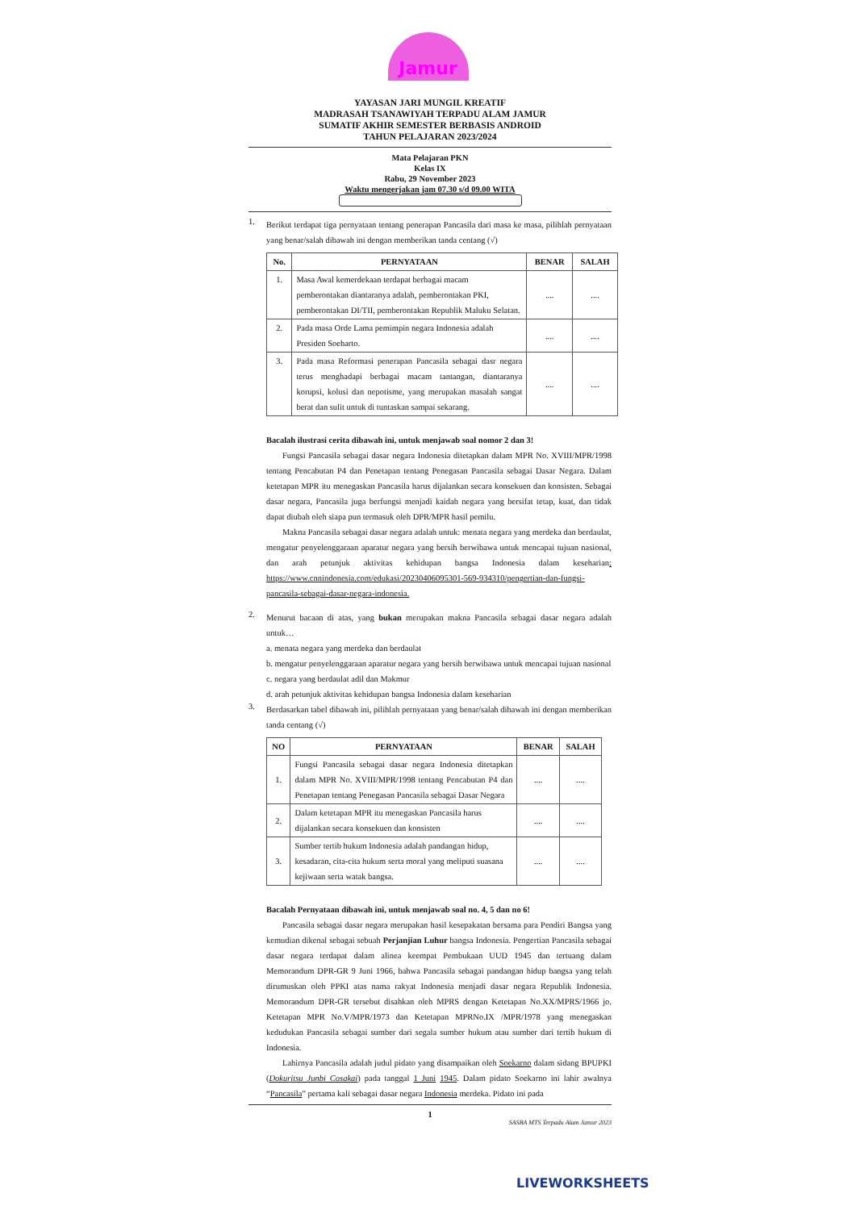Jamur
YAYASAN JARI MUNGIL KREATIF
MADRASAH TSANAWIYAH TERPADU ALAM JAMUR
SUMATIF AKHIR SEMESTER BERBASIS ANDROID
TAHUN PELAJARAN 2023/2024
Mata Pelajaran PKN
Kelas IX
Rabu, 29 November 2023
Waktu mengerjakan jam 07.30 s/d 09.00 WITA
1.
Berikut terdapat tiga pernyataan tentang penerapan Pancasila dari masa ke masa, pilihlah pernyataan yang benar/salah dibawah ini dengan memberikan tanda centang (√)
| No. | PERNYATAAN | BENAR | SALAH |
| --- | --- | --- | --- |
| 1. | Masa Awal kemerdekaan terdapat berbagai macam pemberontakan diantaranya adalah, pemberontakan PKI, pemberontakan DI/TII, pemberontakan Republik Maluku Selatan. | .... | .... |
| 2. | Pada masa Orde Lama pemimpin negara Indonesia adalah Presiden Soeharto. | .... | .... |
| 3. | Pada masa Reformasi penerapan Pancasila sebagai dasr negara terus menghadapi berbagai macam tantangan, diantaranya korupsi, kolusi dan nepotisme, yang merupakan masalah sangat berat dan sulit untuk di tuntaskan sampai sekarang. | .... | .... |
Bacalah ilustrasi cerita dibawah ini, untuk menjawab soal nomor 2 dan 3!
Fungsi Pancasila sebagai dasar negara Indonesia ditetapkan dalam MPR No. XVIII/MPR/1998 tentang Pencabutan P4 dan Penetapan tentang Penegasan Pancasila sebagai Dasar Negara. Dalam ketetapan MPR itu menegaskan Pancasila harus dijalankan secara konsekuen dan konsisten. Sebagai dasar negara, Pancasila juga berfungsi menjadi kaidah negara yang bersifat tetap, kuat, dan tidak dapat diubah oleh siapa pun termasuk oleh DPR/MPR hasil pemilu.
Makna Pancasila sebagai dasar negara adalah untuk: menata negara yang merdeka dan berdaulat, mengatur penyelenggaraan aparatur negara yang bersih berwibawa untuk mencapai tujuan nasional, dan arah petunjuk aktivitas kehidupan bangsa Indonesia dalam keseharian: https://www.cnnindonesia.com/edukasi/20230406095301-569-934310/pengertian-dan-fungsi-pancasila-sebagai-dasar-negara-indonesia.
2.
Menurut bacaan di atas, yang bukan merupakan makna Pancasila sebagai dasar negara adalah untuk…
a. menata negara yang merdeka dan berdaulat
b. mengatur penyelenggaraan aparatur negara yang bersih berwibawa untuk mencapai tujuan nasional
c. negara yang berdaulat adil dan Makmur
d. arah petunjuk aktivitas kehidupan bangsa Indonesia dalam keseharian
3.
Berdasarkan tabel dibawah ini, pilihlah pernyataan yang benar/salah dibawah ini dengan memberikan tanda centang (√)
| NO | PERNYATAAN | BENAR | SALAH |
| --- | --- | --- | --- |
| 1. | Fungsi Pancasila sebagai dasar negara Indonesia ditetapkan dalam MPR No. XVIII/MPR/1998 tentang Pencabutan P4 dan Penetapan tentang Penegasan Pancasila sebagai Dasar Negara | .... | .... |
| 2. | Dalam ketetapan MPR itu menegaskan Pancasila harus dijalankan secara konsekuen dan konsisten | .... | .... |
| 3. | Sumber tertib hukum Indonesia adalah pandangan hidup, kesadaran, cita-cita hukum serta moral yang meliputi suasana kejiwaan serta watak bangsa. | .... | .... |
Bacalah Pernyataan dibawah ini, untuk menjawab soal no. 4, 5 dan no 6!
Pancasila sebagai dasar negara merupakan hasil kesepakatan bersama para Pendiri Bangsa yang kemudian dikenal sebagai sebuah Perjanjian Luhur bangsa Indonesia. Pengertian Pancasila sebagai dasar negara terdapat dalam alinea keempat Pembukaan UUD 1945 dan tertuang dalam Memorandum DPR-GR 9 Juni 1966, bahwa Pancasila sebagai pandangan hidup bangsa yang telah dirumuskan oleh PPKI atas nama rakyat Indonesia menjadi dasar negara Republik Indonesia. Memorandum DPR-GR tersebut disahkan oleh MPRS dengan Ketetapan No.XX/MPRS/1966 jo. Ketetapan MPR No.V/MPR/1973 dan Ketetapan MPRNo.IX /MPR/1978 yang menegaskan kedudukan Pancasila sebagai sumber dari segala sumber hukum atau sumber dari tertib hukum di Indonesia.
Lahirnya Pancasila adalah judul pidato yang disampaikan oleh Soekarno dalam sidang BPUPKI (Dokuritsu Junbi Cosakai) pada tanggal 1 Juni 1945. Dalam pidato Soekarno ini lahir awalnya “Pancasila” pertama kali sebagai dasar negara Indonesia merdeka. Pidato ini pada
1
SASBA MTS Terpadu Alam Jamur 2023
LIVEWORKSHEETS